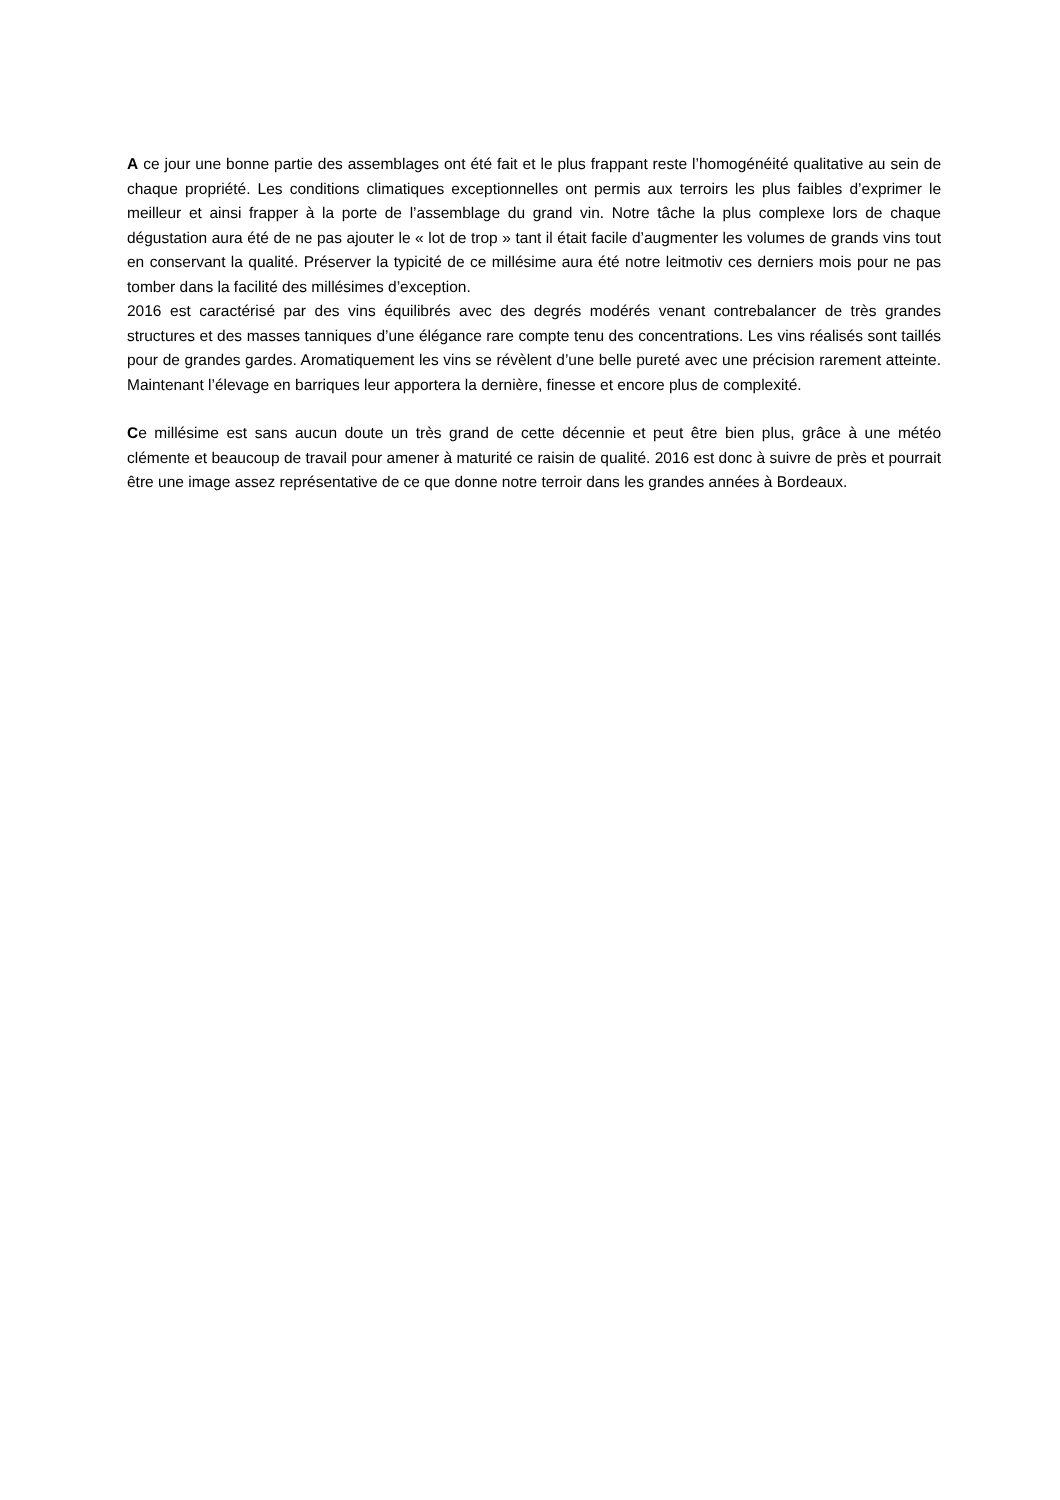A ce jour une bonne partie des assemblages ont été fait et le plus frappant reste l’homogénéité qualitative au sein de chaque propriété. Les conditions climatiques exceptionnelles ont permis aux terroirs les plus faibles d’exprimer le meilleur et ainsi frapper à la porte de l’assemblage du grand vin. Notre tâche la plus complexe lors de chaque dégustation aura été de ne pas ajouter le « lot de trop » tant il était facile d’augmenter les volumes de grands vins tout en conservant la qualité. Préserver la typicité de ce millésime aura été notre leitmotiv ces derniers mois pour ne pas tomber dans la facilité des millésimes d’exception.
2016 est caractérisé par des vins équilibrés avec des degrés modérés venant contrebalancer de très grandes structures et des masses tanniques d’une élégance rare compte tenu des concentrations. Les vins réalisés sont taillés pour de grandes gardes. Aromatiquement les vins se révèlent d’une belle pureté avec une précision rarement atteinte. Maintenant l’élevage en barriques leur apportera la dernière, finesse et encore plus de complexité.
Ce millésime est sans aucun doute un très grand de cette décennie et peut être bien plus, grâce à une météo clémente et beaucoup de travail pour amener à maturité ce raisin de qualité. 2016 est donc à suivre de près et pourrait être une image assez représentative de ce que donne notre terroir dans les grandes années à Bordeaux.